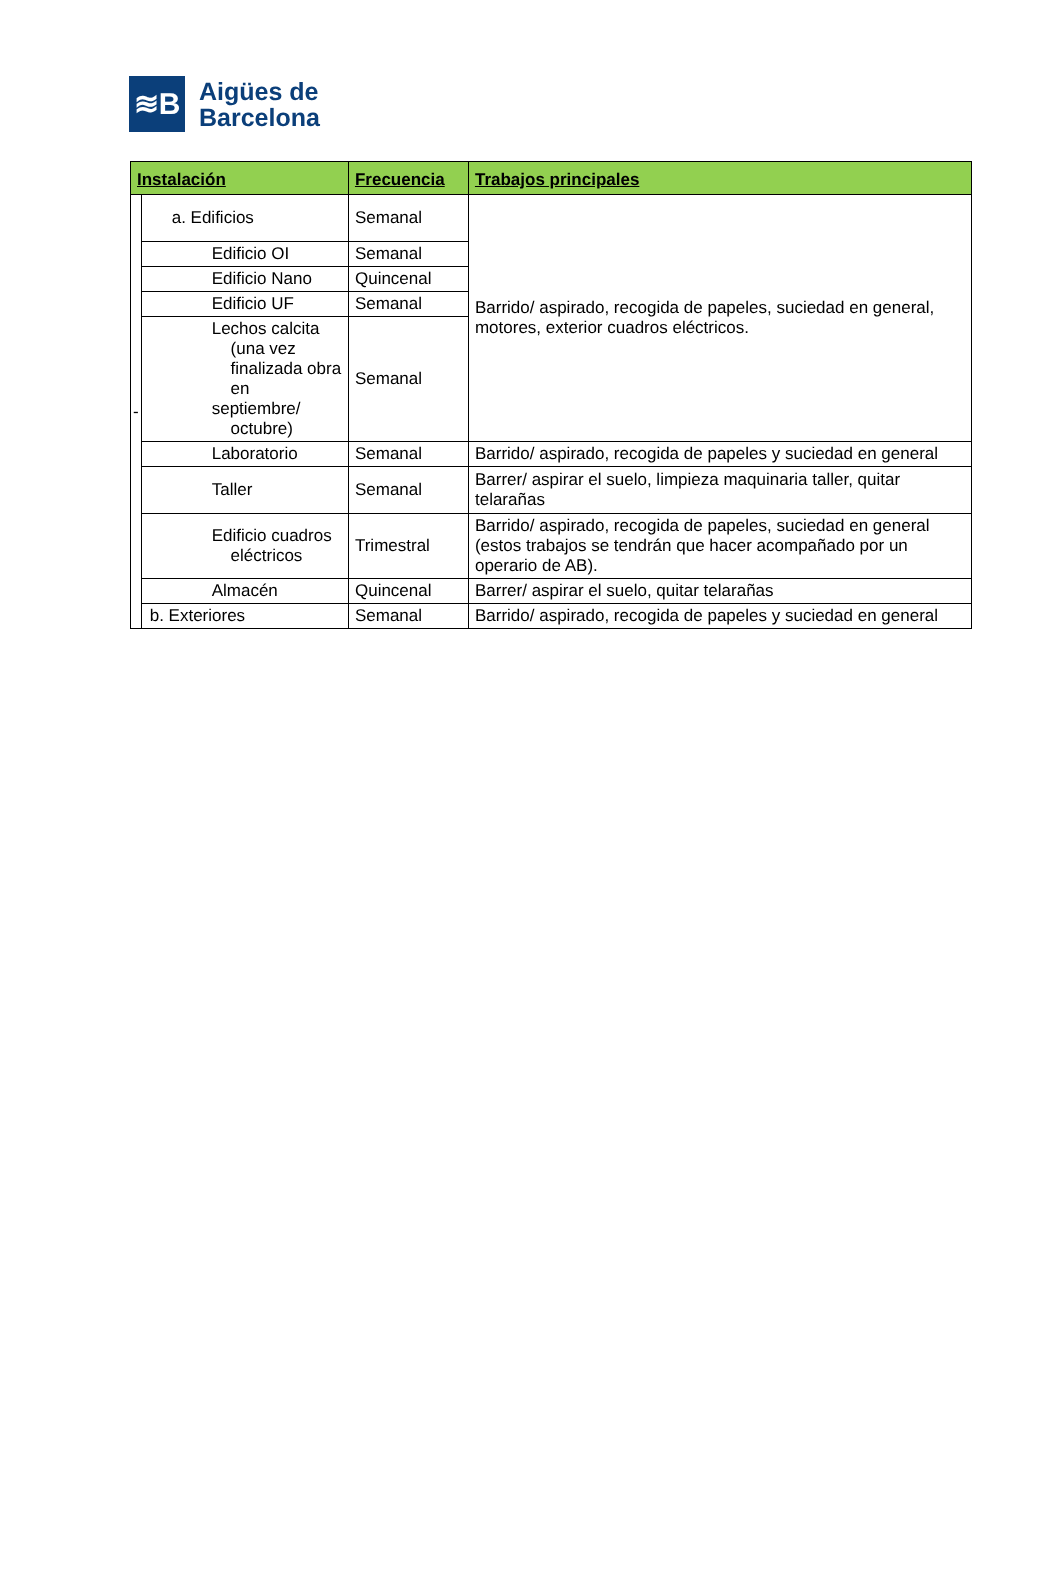≋B
Aigües de
Barcelona
| Instalación | | Frecuencia | Trabajos principales |
| --- | --- | --- | --- |
| - | a. Edificios | Semanal | Barrido/ aspirado, recogida de papeles, suciedad en general, motores, exterior cuadros eléctricos. |
| | Edificio OI | Semanal | |
| | Edificio Nano | Quincenal | |
| | Edificio UF | Semanal | |
| | Lechos calcita (una vez finalizada obra en septiembre/ octubre) | Semanal | |
| | Laboratorio | Semanal | Barrido/ aspirado, recogida de papeles y suciedad en general |
| | Taller | Semanal | Barrer/ aspirar el suelo, limpieza maquinaria taller, quitar telarañas |
| | Edificio cuadros eléctricos | Trimestral | Barrido/ aspirado, recogida de papeles, suciedad en general (estos trabajos se tendrán que hacer acompañado por un operario de AB). |
| | Almacén | Quincenal | Barrer/ aspirar el suelo, quitar telarañas |
| | b. Exteriores | Semanal | Barrido/ aspirado, recogida de papeles y suciedad en general |